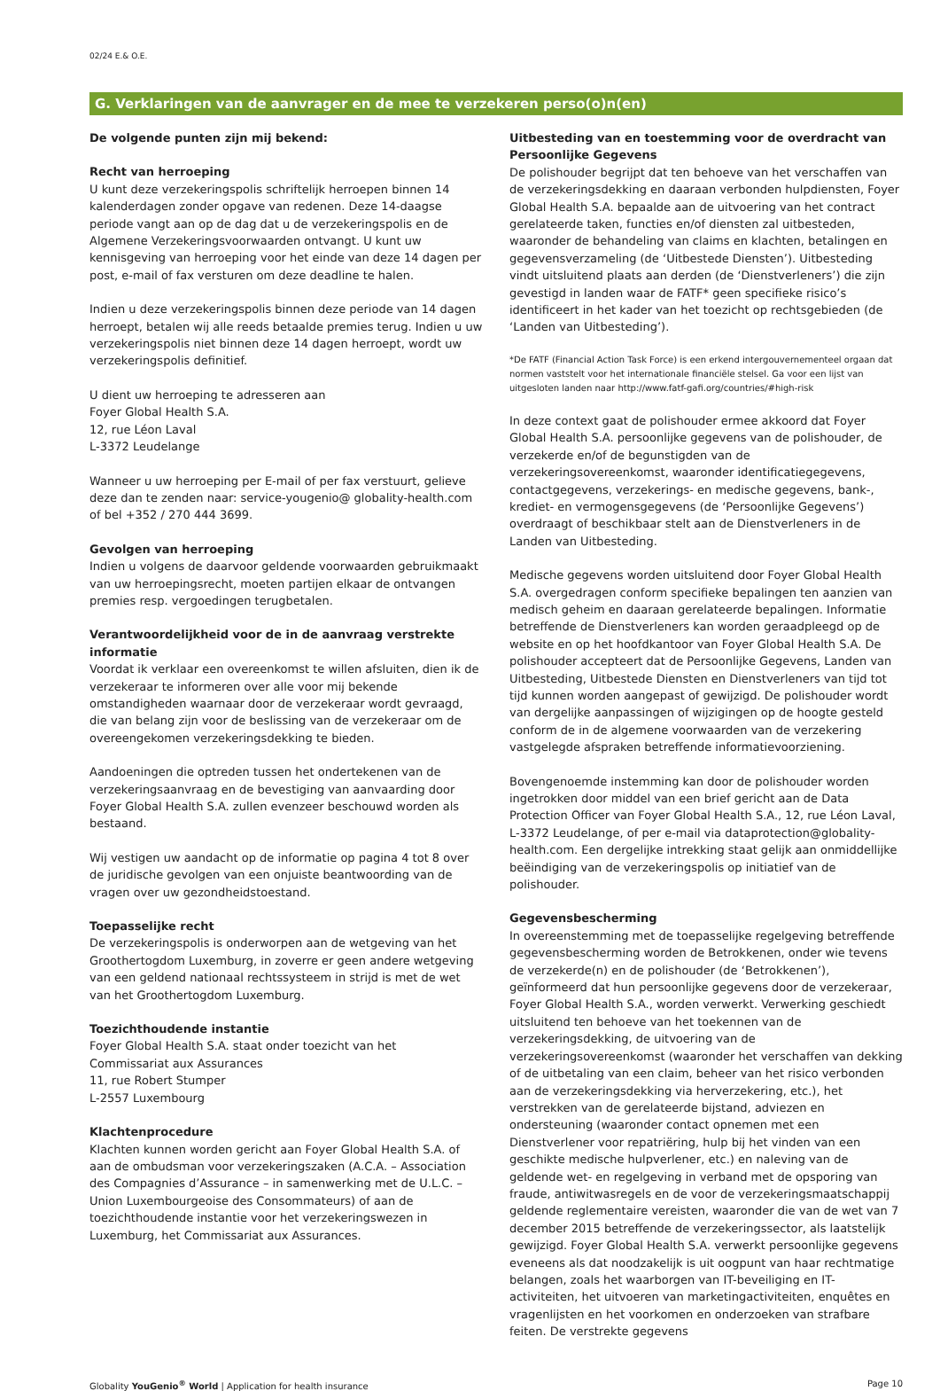02/24 E.& O.E.
G. Verklaringen van de aanvrager en de mee te verzekeren perso(o)n(en)
De volgende punten zijn mij bekend:
Recht van herroeping
U kunt deze verzekeringspolis schriftelijk herroepen binnen 14 kalenderdagen zonder opgave van redenen. Deze 14-daagse periode vangt aan op de dag dat u de verzekeringspolis en de Algemene Verzekeringsvoorwaarden ontvangt. U kunt uw kennisgeving van herroeping voor het einde van deze 14 dagen per post, e-mail of fax versturen om deze deadline te halen.
Indien u deze verzekeringspolis binnen deze periode van 14 dagen herroept, betalen wij alle reeds betaalde premies terug. Indien u uw verzekeringspolis niet binnen deze 14 dagen herroept, wordt uw verzekeringspolis definitief.
U dient uw herroeping te adresseren aan
Foyer Global Health S.A.
12, rue Léon Laval
L-3372 Leudelange
Wanneer u uw herroeping per E-mail of per fax verstuurt, gelieve deze dan te zenden naar: service-yougenio@ globality-health.com of bel +352 / 270 444 3699.
Gevolgen van herroeping
Indien u volgens de daarvoor geldende voorwaarden gebruikmaakt van uw herroepingsrecht, moeten partijen elkaar de ontvangen premies resp. vergoedingen terugbetalen.
Verantwoordelijkheid voor de in de aanvraag verstrekte informatie
Voordat ik verklaar een overeenkomst te willen afsluiten, dien ik de verzekeraar te informeren over alle voor mij bekende omstandigheden waarnaar door de verzekeraar wordt gevraagd, die van belang zijn voor de beslissing van de verzekeraar om de overeengekomen verzekeringsdekking te bieden.
Aandoeningen die optreden tussen het ondertekenen van de verzekeringsaanvraag en de bevestiging van aanvaarding door Foyer Global Health S.A. zullen evenzeer beschouwd worden als bestaand.
Wij vestigen uw aandacht op de informatie op pagina 4 tot 8 over de juridische gevolgen van een onjuiste beantwoording van de vragen over uw gezondheidstoestand.
Toepasselijke recht
De verzekeringspolis is onderworpen aan de wetgeving van het Groothertogdom Luxemburg, in zoverre er geen andere wetgeving van een geldend nationaal rechtssysteem in strijd is met de wet van het Groothertogdom Luxemburg.
Toezichthoudende instantie
Foyer Global Health S.A. staat onder toezicht van het
Commissariat aux Assurances
11, rue Robert Stumper
L-2557 Luxembourg
Klachtenprocedure
Klachten kunnen worden gericht aan Foyer Global Health S.A. of aan de ombudsman voor verzekeringszaken (A.C.A. – Association des Compagnies d’Assurance – in samenwerking met de U.L.C. – Union Luxembourgeoise des Consommateurs) of aan de toezichthoudende instantie voor het verzekeringswezen in Luxemburg, het Commissariat aux Assurances.
Uitbesteding van en toestemming voor de overdracht van Persoonlijke Gegevens
De polishouder begrijpt dat ten behoeve van het verschaffen van de verzekeringsdekking en daaraan verbonden hulpdiensten, Foyer Global Health S.A. bepaalde aan de uitvoering van het contract gerelateerde taken, functies en/of diensten zal uitbesteden, waaronder de behandeling van claims en klachten, betalingen en gegevensverzameling (de ‘Uitbestede Diensten’). Uitbesteding vindt uitsluitend plaats aan derden (de ‘Dienstverleners’) die zijn gevestigd in landen waar de FATF* geen specifieke risico’s identificeert in het kader van het toezicht op rechtsgebieden (de ‘Landen van Uitbesteding’).
*De FATF (Financial Action Task Force) is een erkend intergouvernementeel orgaan dat normen vaststelt voor het internationale financiële stelsel. Ga voor een lijst van uitgesloten landen naar http://www.fatf-gafi.org/countries/#high-risk
In deze context gaat de polishouder ermee akkoord dat Foyer Global Health S.A. persoonlijke gegevens van de polishouder, de verzekerde en/of de begunstigden van de verzekeringsovereenkomst, waaronder identificatiegegevens, contactgegevens, verzekerings- en medische gegevens, bank-, krediet- en vermogensgegevens (de ‘Persoonlijke Gegevens’) overdraagt of beschikbaar stelt aan de Dienstverleners in de Landen van Uitbesteding.
Medische gegevens worden uitsluitend door Foyer Global Health S.A. overgedragen conform specifieke bepalingen ten aanzien van medisch geheim en daaraan gerelateerde bepalingen. Informatie betreffende de Dienstverleners kan worden geraadpleegd op de website en op het hoofdkantoor van Foyer Global Health S.A. De polishouder accepteert dat de Persoonlijke Gegevens, Landen van Uitbesteding, Uitbestede Diensten en Dienstverleners van tijd tot tijd kunnen worden aangepast of gewijzigd. De polishouder wordt van dergelijke aanpassingen of wijzigingen op de hoogte gesteld conform de in de algemene voorwaarden van de verzekering vastgelegde afspraken betreffende informatievoorziening.
Bovengenoemde instemming kan door de polishouder worden ingetrokken door middel van een brief gericht aan de Data Protection Officer van Foyer Global Health S.A., 12, rue Léon Laval, L-3372 Leudelange, of per e-mail via dataprotection@globality-health.com. Een dergelijke intrekking staat gelijk aan onmiddellijke beëindiging van de verzekeringspolis op initiatief van de polishouder.
Gegevensbescherming
In overeenstemming met de toepasselijke regelgeving betreffende gegevensbescherming worden de Betrokkenen, onder wie tevens de verzekerde(n) en de polishouder (de ‘Betrokkenen’), geïnformeerd dat hun persoonlijke gegevens door de verzekeraar, Foyer Global Health S.A., worden verwerkt. Verwerking geschiedt uitsluitend ten behoeve van het toekennen van de verzekeringsdekking, de uitvoering van de verzekeringsovereenkomst (waaronder het verschaffen van dekking of de uitbetaling van een claim, beheer van het risico verbonden aan de verzekeringsdekking via herverzekering, etc.), het verstrekken van de gerelateerde bijstand, adviezen en ondersteuning (waaronder contact opnemen met een Dienstverlener voor repatriëring, hulp bij het vinden van een geschikte medische hulpverlener, etc.) en naleving van de geldende wet- en regelgeving in verband met de opsporing van fraude, antiwitwasregels en de voor de verzekeringsmaatschappij geldende reglementaire vereisten, waaronder die van de wet van 7 december 2015 betreffende de verzekeringssector, als laatstelijk gewijzigd. Foyer Global Health S.A. verwerkt persoonlijke gegevens eveneens als dat noodzakelijk is uit oogpunt van haar rechtmatige belangen, zoals het waarborgen van IT-beveiliging en IT-activiteiten, het uitvoeren van marketingactiviteiten, enquêtes en vragenlijsten en het voorkomen en onderzoeken van strafbare feiten. De verstrekte gegevens
Globality YouGenio<sup>®</sup> World | Application for health insurance Page 10